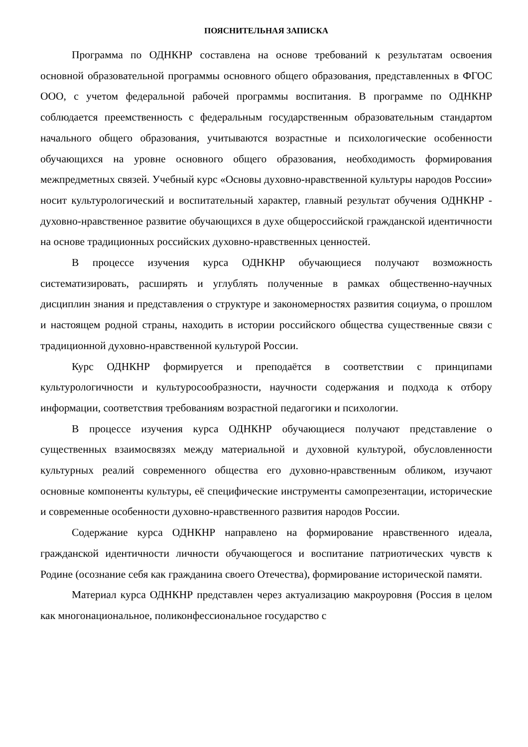ПОЯСНИТЕЛЬНАЯ ЗАПИСКА
Программа по ОДНКНР составлена на основе требований к результатам освоения основной образовательной программы основного общего образования, представленных в ФГОС ООО, с учетом федеральной рабочей программы воспитания. В программе по ОДНКНР соблюдается преемственность с федеральным государственным образовательным стандартом начального общего образования, учитываются возрастные и психологические особенности обучающихся на уровне основного общего образования, необходимость формирования межпредметных связей. Учебный курс «Основы духовно-нравственной культуры народов России» носит культурологический и воспитательный характер, главный результат обучения ОДНКНР - духовно-нравственное развитие обучающихся в духе общероссийской гражданской идентичности на основе традиционных российских духовно-нравственных ценностей.
В процессе изучения курса ОДНКНР обучающиеся получают возможность систематизировать, расширять и углублять полученные в рамках общественно-научных дисциплин знания и представления о структуре и закономерностях развития социума, о прошлом и настоящем родной страны, находить в истории российского общества существенные связи с традиционной духовно-нравственной культурой России.
Курс ОДНКНР формируется и преподаётся в соответствии с принципами культурологичности и культуросообразности, научности содержания и подхода к отбору информации, соответствия требованиям возрастной педагогики и психологии.
В процессе изучения курса ОДНКНР обучающиеся получают представление о существенных взаимосвязях между материальной и духовной культурой, обусловленности культурных реалий современного общества его духовно-нравственным обликом, изучают основные компоненты культуры, её специфические инструменты самопрезентации, исторические и современные особенности духовно-нравственного развития народов России.
Содержание курса ОДНКНР направлено на формирование нравственного идеала, гражданской идентичности личности обучающегося и воспитание патриотических чувств к Родине (осознание себя как гражданина своего Отечества), формирование исторической памяти.
Материал курса ОДНКНР представлен через актуализацию макроуровня (Россия в целом как многонациональное, поликонфессиональное государство с